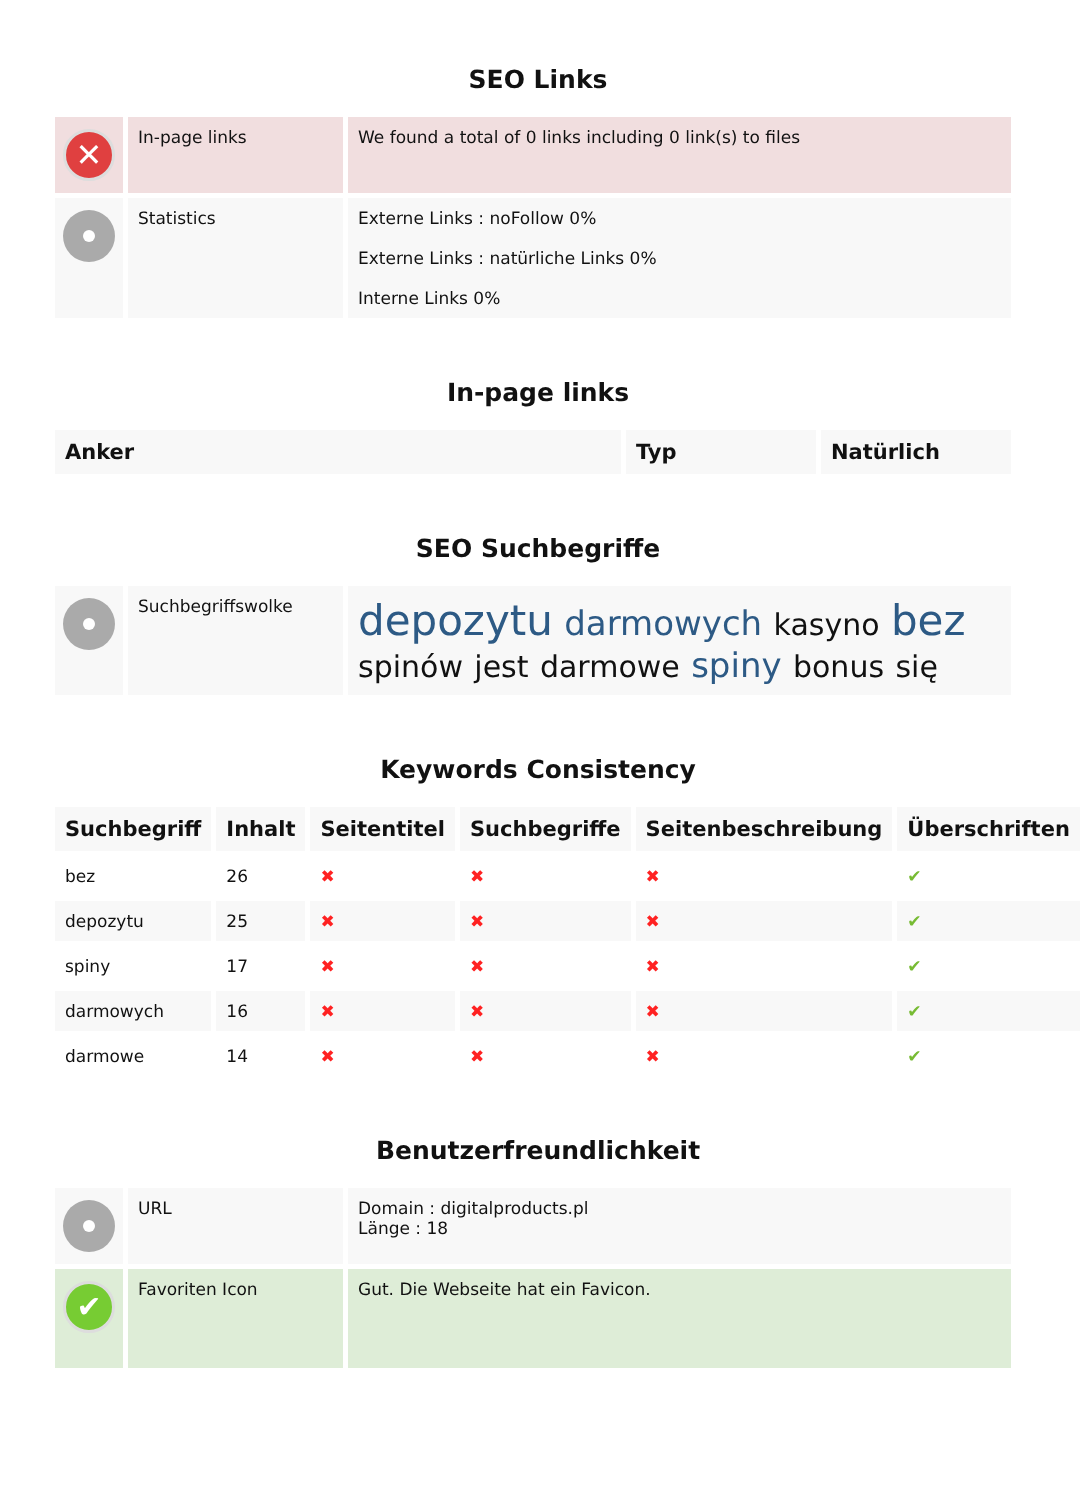SEO Links
| ✕ | In-page links | We found a total of 0 links including 0 link(s) to files |
| | Statistics | Externe Links : noFollow 0% Externe Links : natürliche Links 0% Interne Links 0% |
In-page links
| Anker | Typ | Natürlich |
| --- | --- | --- |
SEO Suchbegriffe
| | Suchbegriffswolke | depozytu darmowych kasyno bez spinów jest darmowe spiny bonus się |
Keywords Consistency
| Suchbegriff | Inhalt | Seitentitel | Suchbegriffe | Seitenbeschreibung | Überschriften |
| --- | --- | --- | --- | --- | --- |
| bez | 26 | ✖ | ✖ | ✖ | ✔ |
| depozytu | 25 | ✖ | ✖ | ✖ | ✔ |
| spiny | 17 | ✖ | ✖ | ✖ | ✔ |
| darmowych | 16 | ✖ | ✖ | ✖ | ✔ |
| darmowe | 14 | ✖ | ✖ | ✖ | ✔ |
Benutzerfreundlichkeit
| | URL | Domain : digitalproducts.pl Länge : 18 |
| ✔ | Favoriten Icon | Gut. Die Webseite hat ein Favicon. |